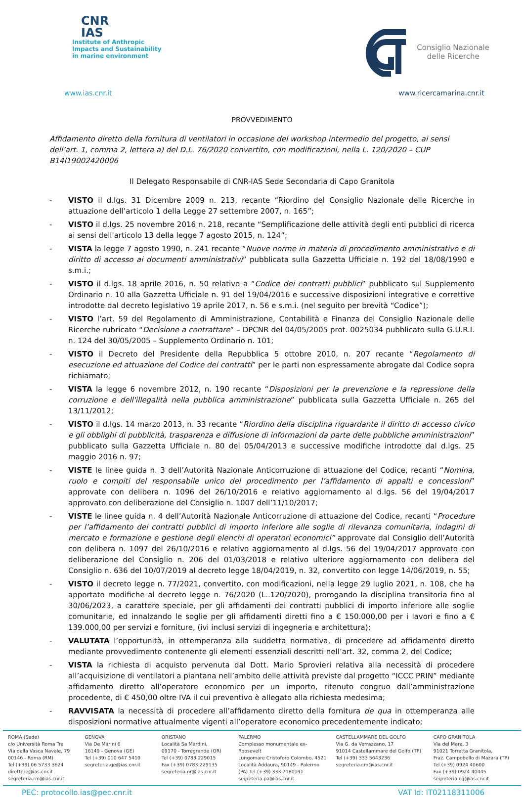CNR
IAS
Institute of Anthropic
Impacts and Sustainability
in marine environment
Consiglio Nazionale
delle Ricerche
www.ias.cnr.it www.ricercamarina.cnr.it
PROVVEDIMENTO
Affidamento diretto della fornitura di ventilatori in occasione del workshop intermedio del progetto, ai sensi dell’art. 1, comma 2, lettera a) del D.L. 76/2020 convertito, con modificazioni, nella L. 120/2020 – CUP B14I19002420006
Il Delegato Responsabile di CNR-IAS Sede Secondaria di Capo Granitola
- VISTO il d.lgs. 31 Dicembre 2009 n. 213, recante “Riordino del Consiglio Nazionale delle Ricerche in attuazione dell’articolo 1 della Legge 27 settembre 2007, n. 165”;
- VISTO il d.lgs. 25 novembre 2016 n. 218, recante “Semplificazione delle attività degli enti pubblici di ricerca ai sensi dell'articolo 13 della legge 7 agosto 2015, n. 124”;
- VISTA la legge 7 agosto 1990, n. 241 recante “Nuove norme in materia di procedimento amministrativo e di diritto di accesso ai documenti amministrativi” pubblicata sulla Gazzetta Ufficiale n. 192 del 18/08/1990 e s.m.i.;
- VISTO il d.lgs. 18 aprile 2016, n. 50 relativo a “Codice dei contratti pubblici” pubblicato sul Supplemento Ordinario n. 10 alla Gazzetta Ufficiale n. 91 del 19/04/2016 e successive disposizioni integrative e correttive introdotte dal decreto legislativo 19 aprile 2017, n. 56 e s.m.i. (nel seguito per brevità “Codice”);
- VISTO l’art. 59 del Regolamento di Amministrazione, Contabilità e Finanza del Consiglio Nazionale delle Ricerche rubricato “Decisione a contrattare” – DPCNR del 04/05/2005 prot. 0025034 pubblicato sulla G.U.R.I. n. 124 del 30/05/2005 – Supplemento Ordinario n. 101;
- VISTO il Decreto del Presidente della Repubblica 5 ottobre 2010, n. 207 recante “Regolamento di esecuzione ed attuazione del Codice dei contratti” per le parti non espressamente abrogate dal Codice sopra richiamato;
- VISTA la legge 6 novembre 2012, n. 190 recante “Disposizioni per la prevenzione e la repressione della corruzione e dell'illegalità nella pubblica amministrazione” pubblicata sulla Gazzetta Ufficiale n. 265 del 13/11/2012;
- VISTO il d.lgs. 14 marzo 2013, n. 33 recante “Riordino della disciplina riguardante il diritto di accesso civico e gli obblighi di pubblicità, trasparenza e diffusione di informazioni da parte delle pubbliche amministrazioni” pubblicato sulla Gazzetta Ufficiale n. 80 del 05/04/2013 e successive modifiche introdotte dal d.lgs. 25 maggio 2016 n. 97;
- VISTE le linee guida n. 3 dell’Autorità Nazionale Anticorruzione di attuazione del Codice, recanti “Nomina, ruolo e compiti del responsabile unico del procedimento per l’affidamento di appalti e concessioni” approvate con delibera n. 1096 del 26/10/2016 e relativo aggiornamento al d.lgs. 56 del 19/04/2017 approvato con deliberazione del Consiglio n. 1007 dell’11/10/2017;
- VISTE le linee guida n. 4 dell’Autorità Nazionale Anticorruzione di attuazione del Codice, recanti “Procedure per l’affidamento dei contratti pubblici di importo inferiore alle soglie di rilevanza comunitaria, indagini di mercato e formazione e gestione degli elenchi di operatori economici” approvate dal Consiglio dell’Autorità con delibera n. 1097 del 26/10/2016 e relativo aggiornamento al d.lgs. 56 del 19/04/2017 approvato con deliberazione del Consiglio n. 206 del 01/03/2018 e relativo ulteriore aggiornamento con delibera del Consiglio n. 636 del 10/07/2019 al decreto legge 18/04/2019, n. 32, convertito con legge 14/06/2019, n. 55;
- VISTO il decreto legge n. 77/2021, convertito, con modificazioni, nella legge 29 luglio 2021, n. 108, che ha apportato modifiche al decreto legge n. 76/2020 (L..120/2020), prorogando la disciplina transitoria fino al 30/06/2023, a carattere speciale, per gli affidamenti dei contratti pubblici di importo inferiore alle soglie comunitarie, ed innalzando le soglie per gli affidamenti diretti fino a € 150.000,00 per i lavori e fino a € 139.000,00 per servizi e forniture, (ivi inclusi servizi di ingegneria e architettura);
- VALUTATA l’opportunità, in ottemperanza alla suddetta normativa, di procedere ad affidamento diretto mediante provvedimento contenente gli elementi essenziali descritti nell’art. 32, comma 2, del Codice;
- VISTA la richiesta di acquisto pervenuta dal Dott. Mario Sprovieri relativa alla necessità di procedere all’acquisizione di ventilatori a piantana nell’ambito delle attività previste dal progetto “ICCC PRIN” mediante affidamento diretto all’operatore economico per un importo, ritenuto congruo dall’amministrazione procedente, di € 450,00 oltre IVA il cui preventivo è allegato alla richiesta medesima;
- RAVVISATA la necessità di procedere all’affidamento diretto della fornitura de qua in ottemperanza alle disposizioni normative attualmente vigenti all’operatore economico precedentemente indicato;
ROMA (Sede)
c/o Università Roma Tre
Via della Vasca Navale, 79
00146 - Roma (RM)
Tel (+39) 06 5733 3624
direttore@ias.cnr.it
segreteria.rm@ias.cnr.it
GENOVA
Via De Marini 6
16149 - Genova (GE)
Tel (+39) 010 647 5410
segreteria.ge@ias.cnr.it
ORISTANO
Località Sa Mardini,
09170 - Torregrande (OR)
Tel (+39) 0783 229015
Fax (+39) 0783 229135
segreteria.or@ias.cnr.it
PALERMO
Complesso monumentale ex-Roosevelt
Lungomare Cristoforo Colombo, 4521
Località Addaura, 90149 - Palermo
(PA) Tel (+39) 333 7180191
segreteria.pa@ias.cnr.it
CASTELLAMMARE DEL GOLFO
Via G. da Verrazzano, 17
91014 Castellammare del Golfo (TP)
Tel (+39) 333 5643236
segreteria.cm@ias.cnr.it
CAPO GRANITOLA
Via del Mare, 3
91021 Torretta Granitola,
Fraz. Campobello di Mazara (TP)
Tel (+39) 0924 40600
Fax (+39) 0924 40445
segreteria.cg@ias.cnr.it
PEC: protocollo.ias@pec.cnr.it VAT Id: IT02118311006